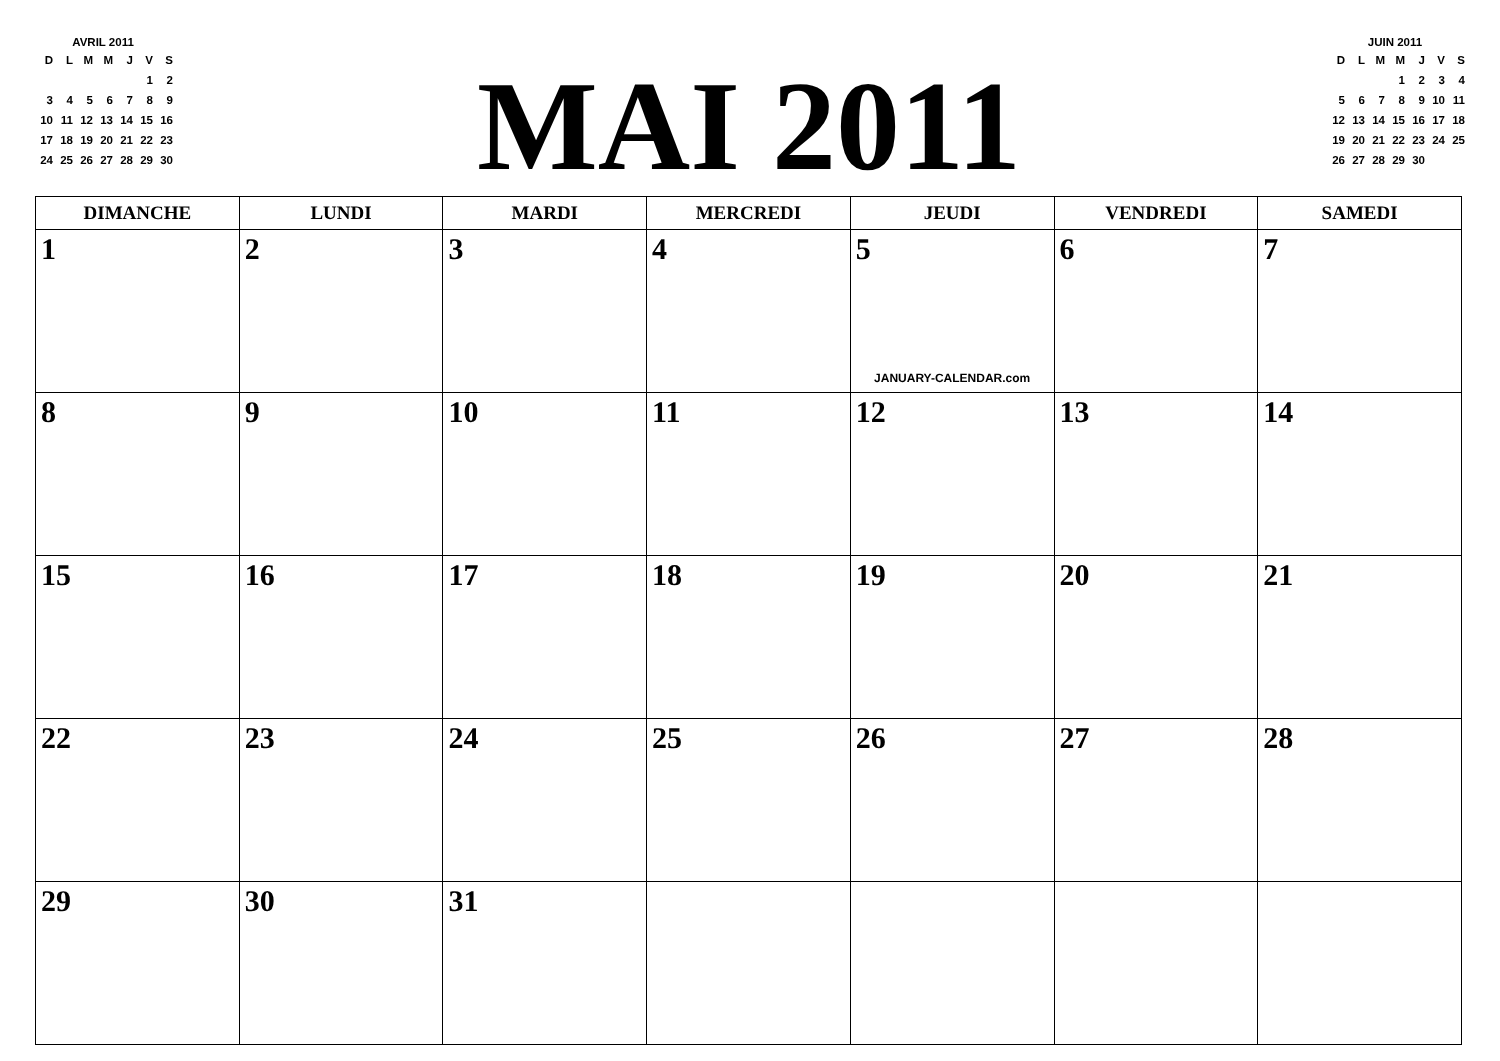AVRIL 2011
| D | L | M | M | J | V | S |
| | | | | | 1 | 2 |
| 3 | 4 | 5 | 6 | 7 | 8 | 9 |
| 10 | 11 | 12 | 13 | 14 | 15 | 16 |
| 17 | 18 | 19 | 20 | 21 | 22 | 23 |
| 24 | 25 | 26 | 27 | 28 | 29 | 30 |
MAI 2011
JUIN 2011
| D | L | M | M | J | V | S |
| | | | 1 | 2 | 3 | 4 |
| 5 | 6 | 7 | 8 | 9 | 10 | 11 |
| 12 | 13 | 14 | 15 | 16 | 17 | 18 |
| 19 | 20 | 21 | 22 | 23 | 24 | 25 |
| 26 | 27 | 28 | 29 | 30 | | |
| DIMANCHE | LUNDI | MARDI | MERCREDI | JEUDI | VENDREDI | SAMEDI |
| --- | --- | --- | --- | --- | --- | --- |
| 1 | 2 | 3 | 4 | 5 JANUARY-CALENDAR.com | 6 | 7 |
| 8 | 9 | 10 | 11 | 12 | 13 | 14 |
| 15 | 16 | 17 | 18 | 19 | 20 | 21 |
| 22 | 23 | 24 | 25 | 26 | 27 | 28 |
| 29 | 30 | 31 | | | | |